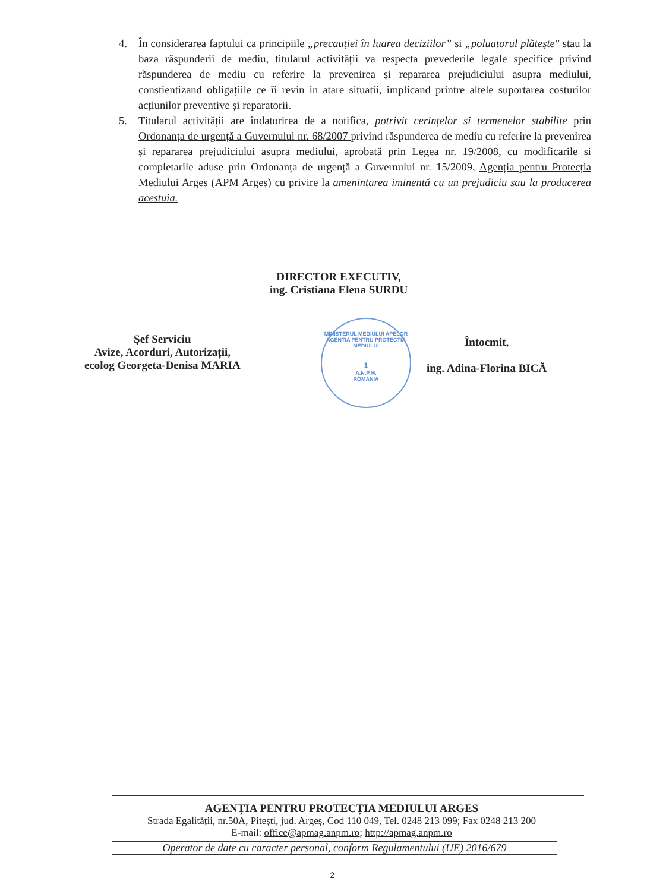4. În considerarea faptului ca principiile „precauției în luarea deciziilor” si „poluatorul plătește" stau la baza răspunderii de mediu, titularul activității va respecta prevederile legale specifice privind răspunderea de mediu cu referire la prevenirea și repararea prejudiciului asupra mediului, constientizand obligațiile ce îi revin in atare situatii, implicand printre altele suportarea costurilor acțiunilor preventive și reparatorii.
5. Titularul activității are îndatorirea de a notifica, potrivit cerințelor si termenelor stabilite prin Ordonanța de urgență a Guvernului nr. 68/2007 privind răspunderea de mediu cu referire la prevenirea și repararea prejudiciului asupra mediului, aprobată prin Legea nr. 19/2008, cu modificarile si completarile aduse prin Ordonanța de urgență a Guvernului nr. 15/2009, Agenția pentru Protecția Mediului Argeș (APM Argeș) cu privire la amenințarea iminentă cu un prejudiciu sau la producerea acestuia.
DIRECTOR EXECUTIV,
ing. Cristiana Elena SURDU
MINISTERUL MEDIULUI APELOR
AGENTIA PENTRU PROTECTIA MEDIULUI
1
A.N.P.M.
ROMANIA
Şef Serviciu
Avize, Acorduri, Autorizații,
ecolog Georgeta-Denisa MARIA
Întocmit,
ing. Adina-Florina BICĂ
AGENȚIA PENTRU PROTECȚIA MEDIULUI ARGES
Strada Egalității, nr.50A, Pitești, jud. Argeș, Cod 110 049, Tel. 0248 213 099; Fax 0248 213 200
E-mail: office@apmag.anpm.ro; http://apmag.anpm.ro
Operator de date cu caracter personal, conform Regulamentului (UE) 2016/679
2